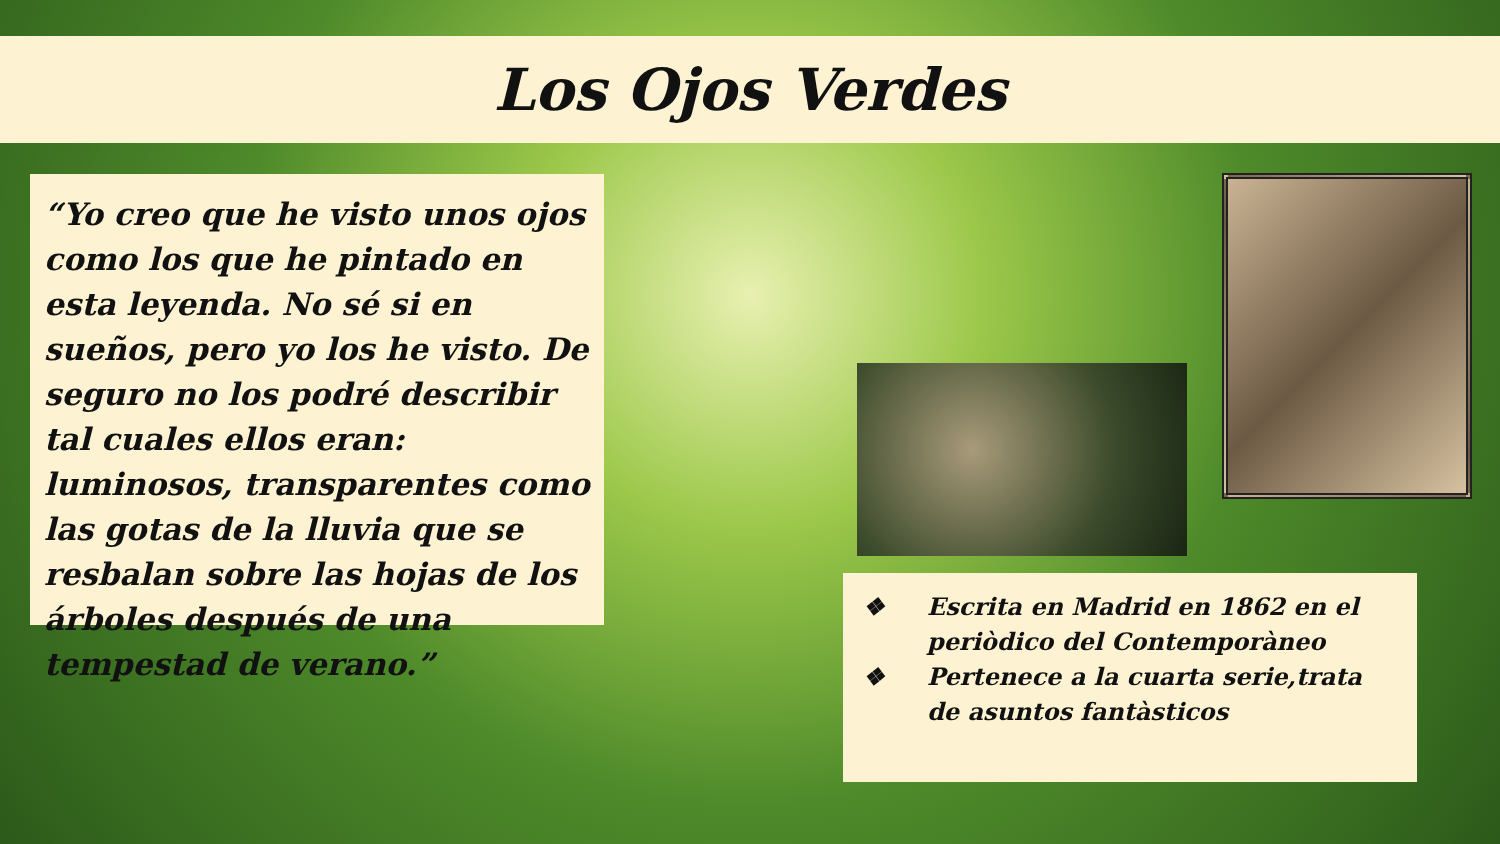Los Ojos Verdes
“Yo creo que he visto unos ojos como los que he pintado en esta leyenda. No sé si en sueños, pero yo los he visto. De seguro no los podré describir tal cuales ellos eran: luminosos, transparentes como las gotas de la lluvia que se resbalan sobre las hojas de los árboles después de una tempestad de verano.”
❖ Escrita en Madrid en 1862 en el periòdico del Contemporàneo
❖ Pertenece a la cuarta serie,trata de asuntos fantàsticos